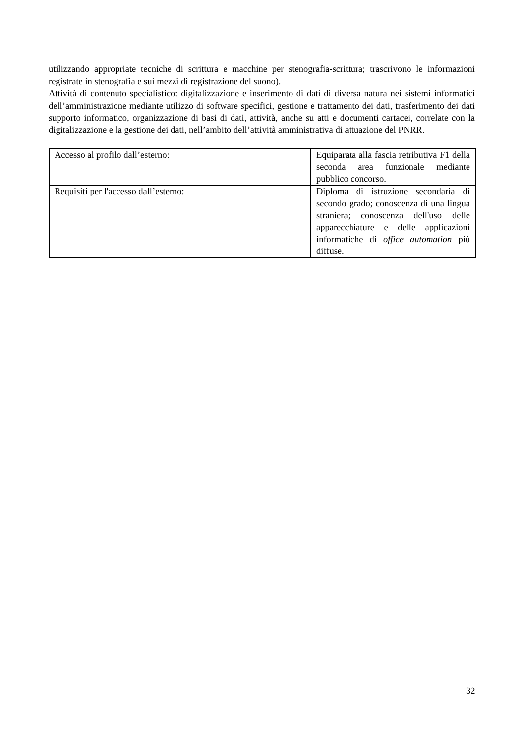utilizzando appropriate tecniche di scrittura e macchine per stenografia-scrittura; trascrivono le informazioni registrate in stenografia e sui mezzi di registrazione del suono).
Attività di contenuto specialistico: digitalizzazione e inserimento di dati di diversa natura nei sistemi informatici dell’amministrazione mediante utilizzo di software specifici, gestione e trattamento dei dati, trasferimento dei dati supporto informatico, organizzazione di basi di dati, attività, anche su atti e documenti cartacei, correlate con la digitalizzazione e la gestione dei dati, nell’ambito dell’attività amministrativa di attuazione del PNRR.
| Accesso al profilo dall’esterno: | Equiparata alla fascia retributiva F1 della seconda area funzionale mediante pubblico concorso. |
| Requisiti per l'accesso dall’esterno: | Diploma di istruzione secondaria di secondo grado; conoscenza di una lingua straniera; conoscenza dell'uso delle apparecchiature e delle applicazioni informatiche di office automation più diffuse. |
32